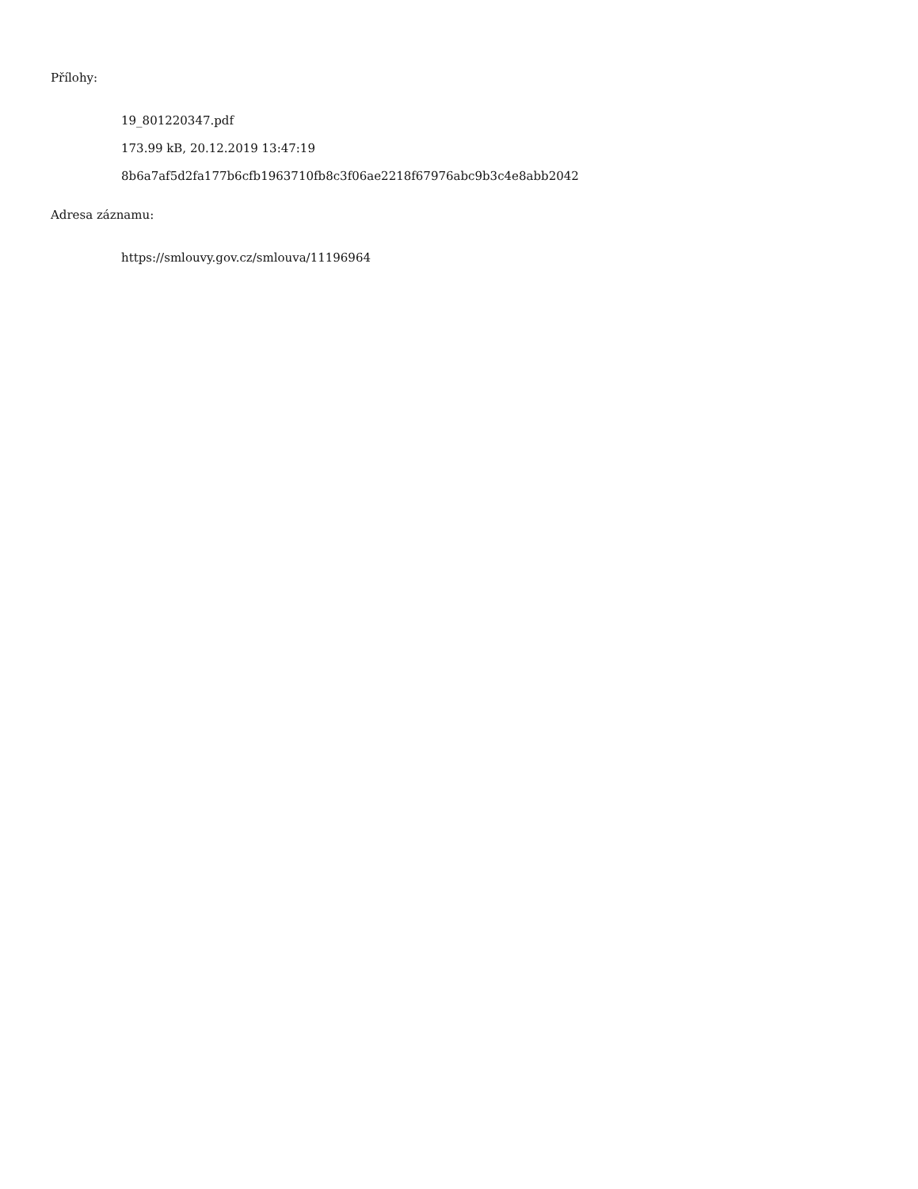Přílohy:
19_801220347.pdf
173.99 kB, 20.12.2019 13:47:19
8b6a7af5d2fa177b6cfb1963710fb8c3f06ae2218f67976abc9b3c4e8abb2042
Adresa záznamu:
https://smlouvy.gov.cz/smlouva/11196964